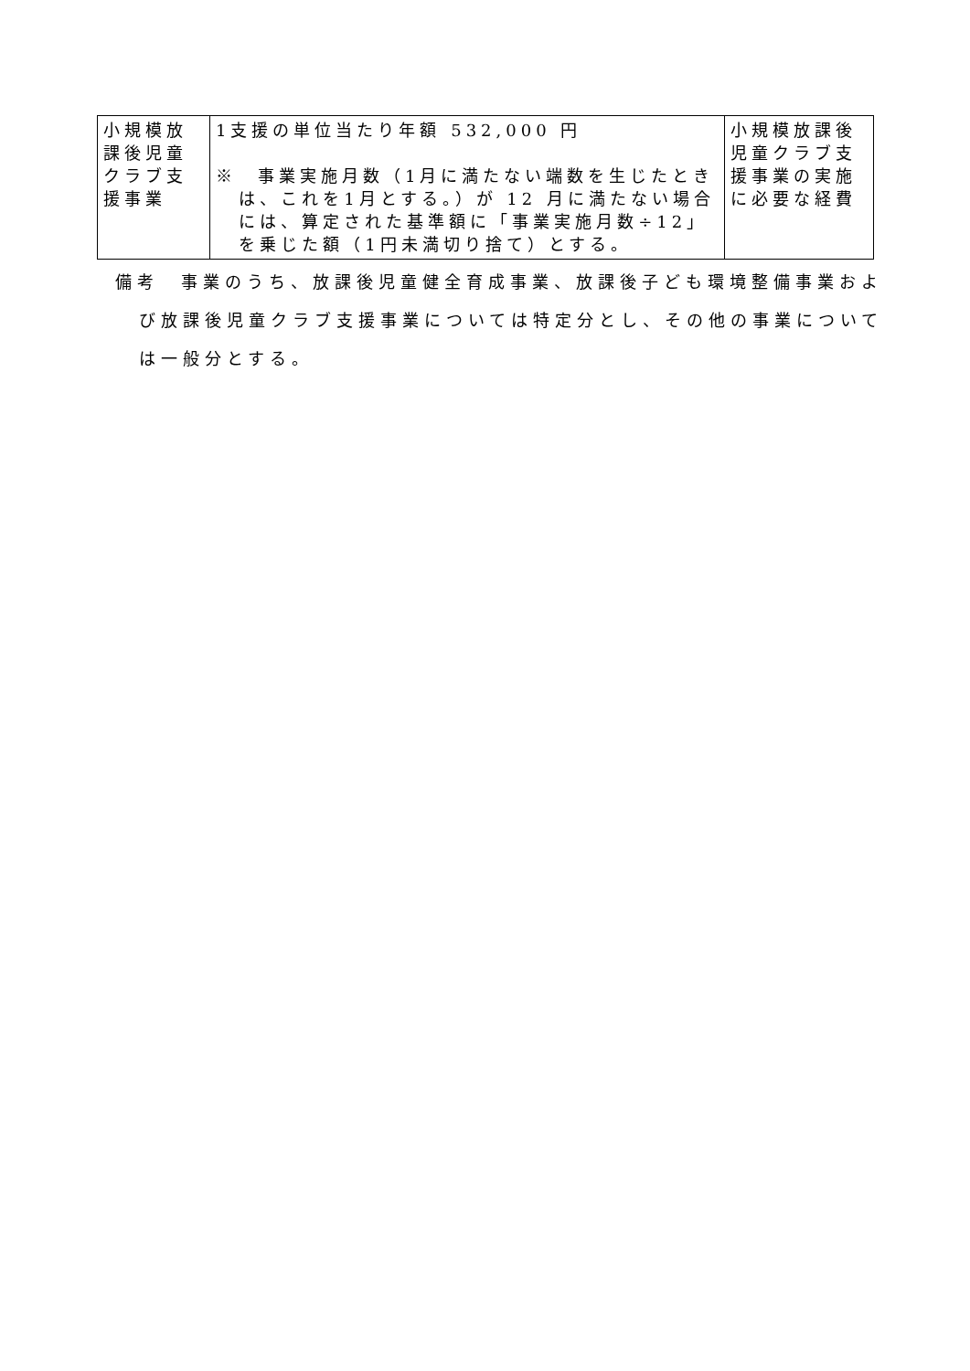| 小規模放課後児童クラブ支援事業 | 1支援の単位当たり年額 532,000 円 ※ 事業実施月数（1月に満たない端数を生じたときは、これを1月とする。）が 12 月に満たない場合には、算定された基準額に「事業実施月数÷12」を乗じた額（1円未満切り捨て）とする。 | 小規模放課後児童クラブ支援事業の実施に必要な経費 |
備考　事業のうち、放課後児童健全育成事業、放課後子ども環境整備事業および放課後児童クラブ支援事業については特定分とし、その他の事業については一般分とする。